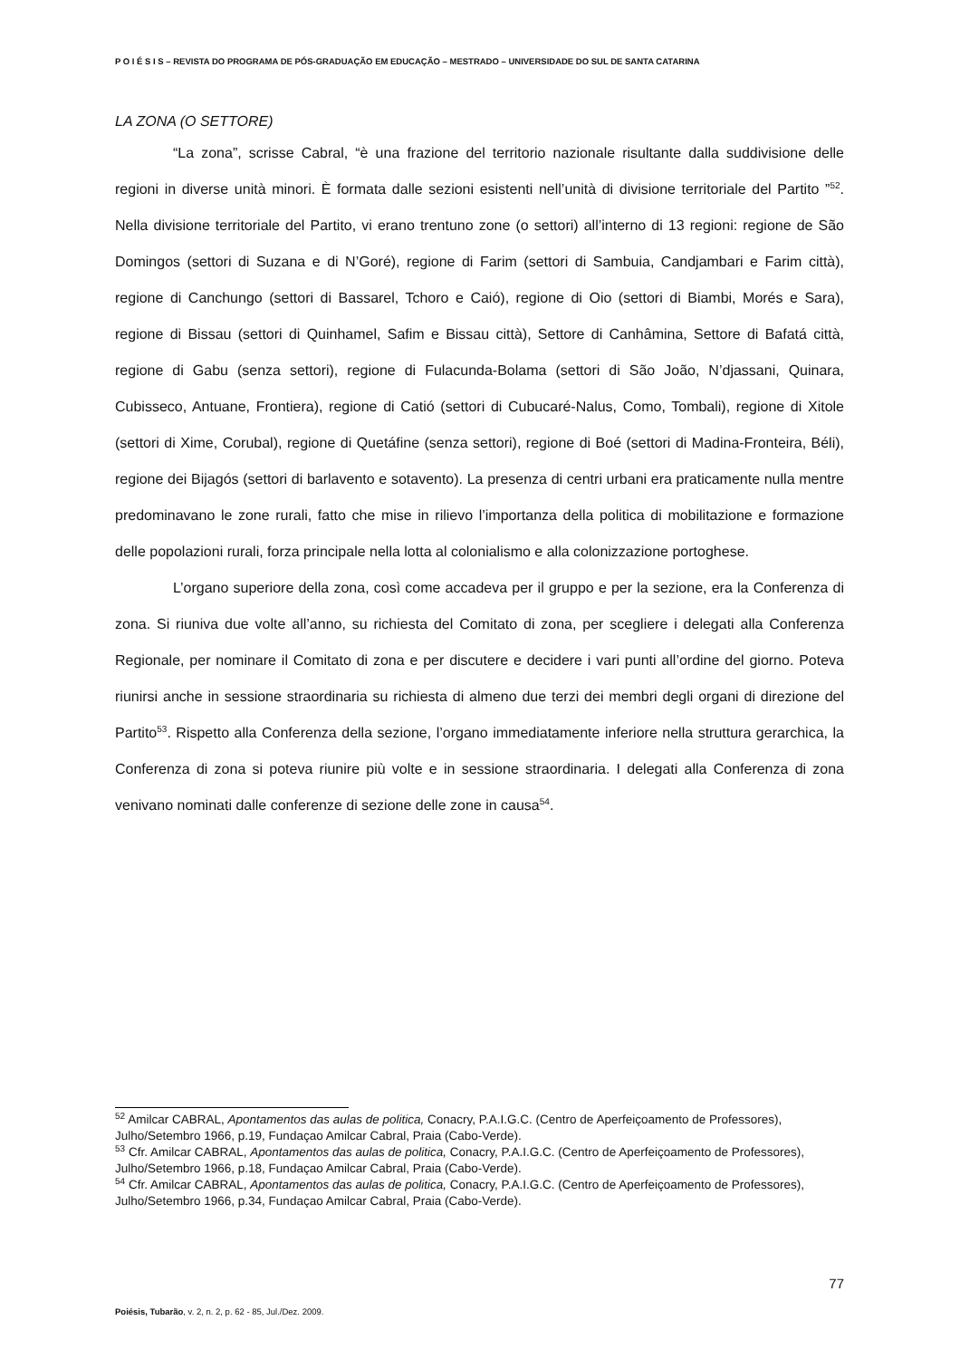P O I É S I S – REVISTA DO PROGRAMA DE PÓS-GRADUAÇÃO EM EDUCAÇÃO – MESTRADO – UNIVERSIDADE DO SUL DE SANTA CATARINA
LA ZONA (O SETTORE)
“La zona”, scrisse Cabral, “è una frazione del territorio nazionale risultante dalla suddivisione delle regioni in diverse unità minori. È formata dalle sezioni esistenti nell’unità di divisione territoriale del Partito ”<sup>52</sup>. Nella divisione territoriale del Partito, vi erano trentuno zone (o settori) all’interno di 13 regioni: regione de São Domingos (settori di Suzana e di N’Goré), regione di Farim (settori di Sambuia, Candjambari e Farim città), regione di Canchungo (settori di Bassarel, Tchoro e Caió), regione di Oio (settori di Biambi, Morés e Sara), regione di Bissau (settori di Quinhamel, Safim e Bissau città), Settore di Canhâmina, Settore di Bafatá città, regione di Gabu (senza settori), regione di Fulacunda-Bolama (settori di São João, N’djassani, Quinara, Cubisseco, Antuane, Frontiera), regione di Catió (settori di Cubucaré-Nalus, Como, Tombali), regione di Xitole (settori di Xime, Corubal), regione di Quetáfine (senza settori), regione di Boé (settori di Madina-Fronteira, Béli), regione dei Bijagós (settori di barlavento e sotavento). La presenza di centri urbani era praticamente nulla mentre predominavano le zone rurali, fatto che mise in rilievo l’importanza della politica di mobilitazione e formazione delle popolazioni rurali, forza principale nella lotta al colonialismo e alla colonizzazione portoghese.
L’organo superiore della zona, così come accadeva per il gruppo e per la sezione, era la Conferenza di zona. Si riuniva due volte all’anno, su richiesta del Comitato di zona, per scegliere i delegati alla Conferenza Regionale, per nominare il Comitato di zona e per discutere e decidere i vari punti all’ordine del giorno. Poteva riunirsi anche in sessione straordinaria su richiesta di almeno due terzi dei membri degli organi di direzione del Partito<sup>53</sup>. Rispetto alla Conferenza della sezione, l’organo immediatamente inferiore nella struttura gerarchica, la Conferenza di zona si poteva riunire più volte e in sessione straordinaria. I delegati alla Conferenza di zona venivano nominati dalle conferenze di sezione delle zone in causa<sup>54</sup>.
<sup>52</sup> Amilcar CABRAL, Apontamentos das aulas de politica, Conacry, P.A.I.G.C. (Centro de Aperfeiçoamento de Professores), Julho/Setembro 1966, p.19, Fundaçao Amilcar Cabral, Praia (Cabo-Verde).
<sup>53</sup> Cfr. Amilcar CABRAL, Apontamentos das aulas de politica, Conacry, P.A.I.G.C. (Centro de Aperfeiçoamento de Professores), Julho/Setembro 1966, p.18, Fundaçao Amilcar Cabral, Praia (Cabo-Verde).
<sup>54</sup> Cfr. Amilcar CABRAL, Apontamentos das aulas de politica, Conacry, P.A.I.G.C. (Centro de Aperfeiçoamento de Professores), Julho/Setembro 1966, p.34, Fundaçao Amilcar Cabral, Praia (Cabo-Verde).
77
Poiésis, Tubarão, v. 2, n. 2, p. 62 - 85, Jul./Dez. 2009.